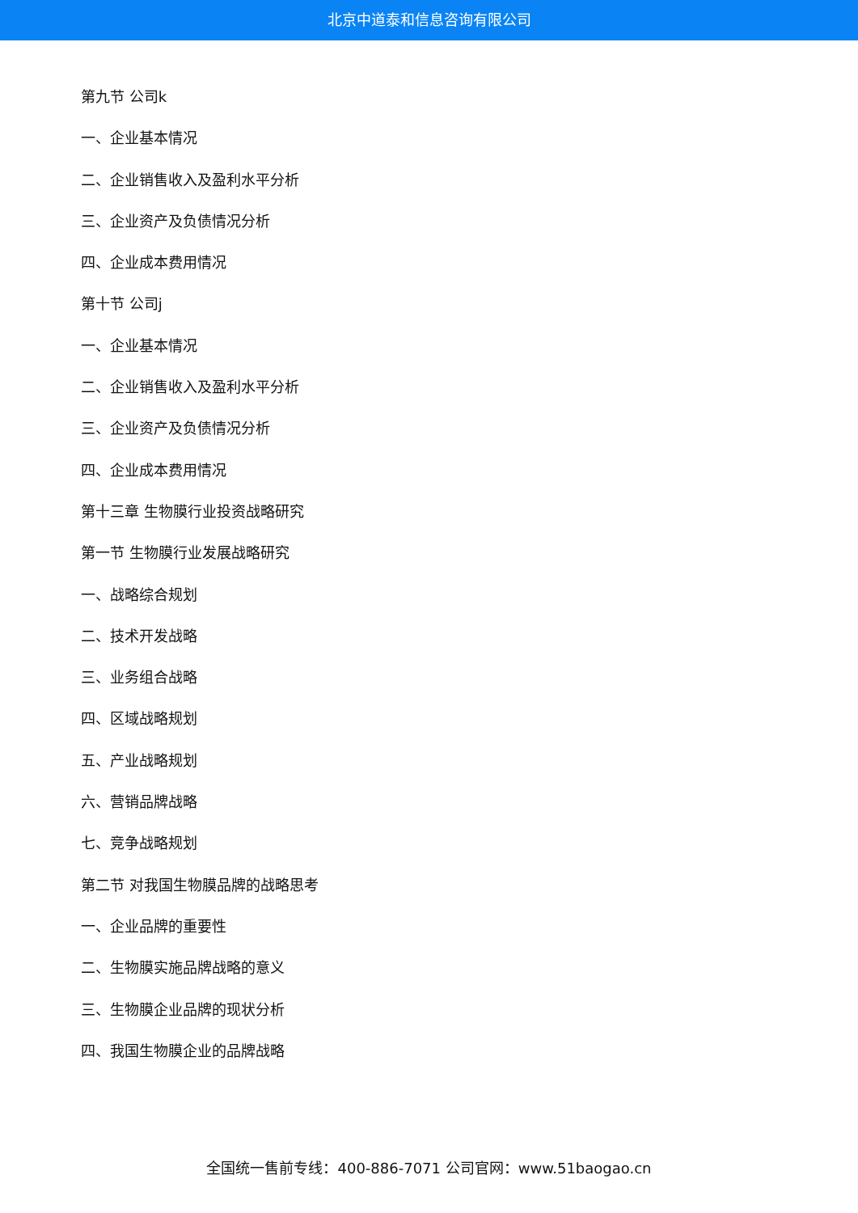北京中道泰和信息咨询有限公司
第九节 公司k
一、企业基本情况
二、企业销售收入及盈利水平分析
三、企业资产及负债情况分析
四、企业成本费用情况
第十节 公司j
一、企业基本情况
二、企业销售收入及盈利水平分析
三、企业资产及负债情况分析
四、企业成本费用情况
第十三章 生物膜行业投资战略研究
第一节 生物膜行业发展战略研究
一、战略综合规划
二、技术开发战略
三、业务组合战略
四、区域战略规划
五、产业战略规划
六、营销品牌战略
七、竞争战略规划
第二节 对我国生物膜品牌的战略思考
一、企业品牌的重要性
二、生物膜实施品牌战略的意义
三、生物膜企业品牌的现状分析
四、我国生物膜企业的品牌战略
全国统一售前专线：400-886-7071 公司官网：www.51baogao.cn